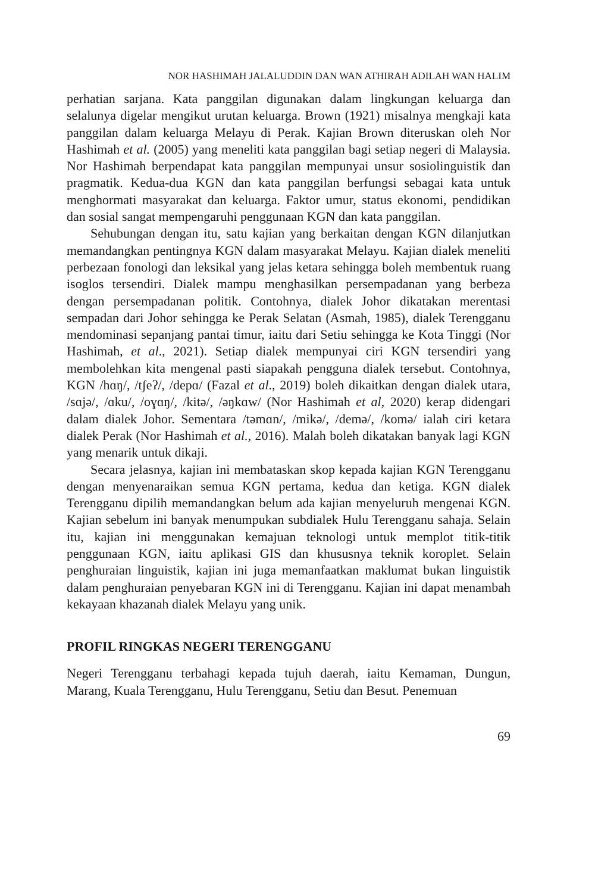NOR HASHIMAH JALALUDDIN DAN WAN ATHIRAH ADILAH WAN HALIM
perhatian sarjana. Kata panggilan digunakan dalam lingkungan keluarga dan selalunya digelar mengikut urutan keluarga. Brown (1921) misalnya mengkaji kata panggilan dalam keluarga Melayu di Perak. Kajian Brown diteruskan oleh Nor Hashimah et al. (2005) yang meneliti kata panggilan bagi setiap negeri di Malaysia. Nor Hashimah berpendapat kata panggilan mempunyai unsur sosiolinguistik dan pragmatik. Kedua-dua KGN dan kata panggilan berfungsi sebagai kata untuk menghormati masyarakat dan keluarga. Faktor umur, status ekonomi, pendidikan dan sosial sangat mempengaruhi penggunaan KGN dan kata panggilan.
Sehubungan dengan itu, satu kajian yang berkaitan dengan KGN dilanjutkan memandangkan pentingnya KGN dalam masyarakat Melayu. Kajian dialek meneliti perbezaan fonologi dan leksikal yang jelas ketara sehingga boleh membentuk ruang isoglos tersendiri. Dialek mampu menghasilkan persempadanan yang berbeza dengan persempadanan politik. Contohnya, dialek Johor dikatakan merentasi sempadan dari Johor sehingga ke Perak Selatan (Asmah, 1985), dialek Terengganu mendominasi sepanjang pantai timur, iaitu dari Setiu sehingga ke Kota Tinggi (Nor Hashimah, et al., 2021). Setiap dialek mempunyai ciri KGN tersendiri yang membolehkan kita mengenal pasti siapakah pengguna dialek tersebut. Contohnya, KGN /hɑŋ/, /tʃeʔ/, /depɑ/ (Fazal et al., 2019) boleh dikaitkan dengan dialek utara, /sɑjə/, /ɑku/, /oɣɑŋ/, /kitə/, /əŋkɑw/ (Nor Hashimah et al, 2020) kerap didengari dalam dialek Johor. Sementara /təmɑn/, /mikə/, /demə/, /komə/ ialah ciri ketara dialek Perak (Nor Hashimah et al., 2016). Malah boleh dikatakan banyak lagi KGN yang menarik untuk dikaji.
Secara jelasnya, kajian ini membataskan skop kepada kajian KGN Terengganu dengan menyenaraikan semua KGN pertama, kedua dan ketiga. KGN dialek Terengganu dipilih memandangkan belum ada kajian menyeluruh mengenai KGN. Kajian sebelum ini banyak menumpukan subdialek Hulu Terengganu sahaja. Selain itu, kajian ini menggunakan kemajuan teknologi untuk memplot titik-titik penggunaan KGN, iaitu aplikasi GIS dan khususnya teknik koroplet. Selain penghuraian linguistik, kajian ini juga memanfaatkan maklumat bukan linguistik dalam penghuraian penyebaran KGN ini di Terengganu. Kajian ini dapat menambah kekayaan khazanah dialek Melayu yang unik.
PROFIL RINGKAS NEGERI TERENGGANU
Negeri Terengganu terbahagi kepada tujuh daerah, iaitu Kemaman, Dungun, Marang, Kuala Terengganu, Hulu Terengganu, Setiu dan Besut. Penemuan
69